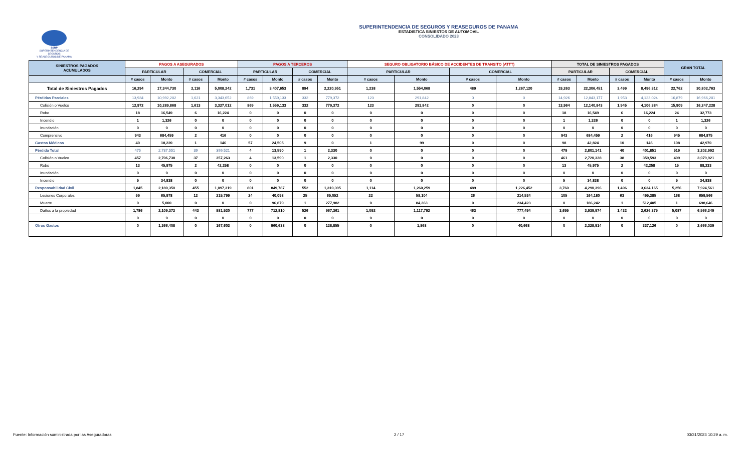SSRP
SUPERINTENDENCIA DE SEGUROS
Y REASEGUROS DE PANAMÁ
SUPERINTENDENCIA DE SEGUROS Y REASEGUROS DE PANAMA
ESTADISTICA SINIESTOS DE AUTOMOVIL
CONSOLIDADO 2023
| SINIESTROS PAGADOS ACUMULADOS | PAGOS A ASEGURADOS | | | | PAGOS A TERCEROS | | | | SEGURO OBLIGATORIO BÁSICO DE ACCIDENTES DE TRANSITO (ATTT) | | | | TOTAL DE SINIESTROS PAGADOS | | | | GRAN TOTAL | |
| --- | --- | --- | --- | --- | --- | --- | --- | --- | --- | --- | --- | --- | --- | --- | --- | --- | --- | --- |
| | PARTICULAR | | COMERCIAL | | PARTICULAR | | COMERCIAL | | PARTICULAR | | COMERCIAL | | PARTICULAR | | COMERCIAL | | | |
| | # casos | Monto | # casos | Monto | # casos | Monto | # casos | Monto | # casos | Monto | # casos | Monto | # casos | Monto | # casos | Monto | # casos | Monto |
| Total de Siniestros Pagados | 16,294 | 17,344,730 | 2,116 | 5,008,242 | 1,731 | 3,407,653 | 894 | 2,220,951 | 1,238 | 1,554,068 | 489 | 1,267,120 | 19,263 | 22,306,451 | 3,499 | 8,496,312 | 22,762 | 30,802,763 |
| Pérdidas Parciales | 13,934 | 10,992,202 | 1,621 | 3,343,652 | 869 | 1,559,133 | 332 | 779,372 | 123 | 291,842 | 0 | 0 | 14,926 | 12,843,177 | 1,953 | 4,123,024 | 16,879 | 16,966,201 |
| Colisión o Vuelco | 12,972 | 10,289,868 | 1,613 | 3,327,012 | 869 | 1,559,133 | 332 | 779,372 | 123 | 291,842 | 0 | 0 | 13,964 | 12,140,843 | 1,945 | 4,106,384 | 15,909 | 16,247,228 |
| Robo | 18 | 16,549 | 6 | 16,224 | 0 | 0 | 0 | 0 | 0 | 0 | 0 | 0 | 18 | 16,549 | 6 | 16,224 | 24 | 32,773 |
| Incendio | 1 | 1,326 | 0 | 0 | 0 | 0 | 0 | 0 | 0 | 0 | 0 | 0 | 1 | 1,326 | 0 | 0 | 1 | 1,326 |
| Inundación | 0 | 0 | 0 | 0 | 0 | 0 | 0 | 0 | 0 | 0 | 0 | 0 | 0 | 0 | 0 | 0 | 0 | 0 |
| Comprensivo | 943 | 684,459 | 2 | 416 | 0 | 0 | 0 | 0 | 0 | 0 | 0 | 0 | 943 | 684,459 | 2 | 416 | 945 | 684,875 |
| Gastos Médicos | 40 | 18,220 | 1 | 146 | 57 | 24,505 | 9 | 0 | 1 | 99 | 0 | 0 | 98 | 42,824 | 10 | 146 | 108 | 42,970 |
| Pérdida Total | 475 | 2,787,551 | 39 | 399,521 | 4 | 13,590 | 1 | 2,330 | 0 | 0 | 0 | 0 | 479 | 2,801,141 | 40 | 401,851 | 519 | 3,202,992 |
| Colisión o Vuelco | 457 | 2,706,738 | 37 | 357,263 | 4 | 13,590 | 1 | 2,330 | 0 | 0 | 0 | 0 | 461 | 2,720,328 | 38 | 359,593 | 499 | 3,079,921 |
| Robo | 13 | 45,975 | 2 | 42,258 | 0 | 0 | 0 | 0 | 0 | 0 | 0 | 0 | 13 | 45,975 | 2 | 42,258 | 15 | 88,233 |
| Inundación | 0 | 0 | 0 | 0 | 0 | 0 | 0 | 0 | 0 | 0 | 0 | 0 | 0 | 0 | 0 | 0 | 0 | 0 |
| Incendio | 5 | 34,838 | 0 | 0 | 0 | 0 | 0 | 0 | 0 | 0 | 0 | 0 | 5 | 34,838 | 0 | 0 | 5 | 34,838 |
| Responsabilidad Civil | 1,845 | 2,180,350 | 455 | 1,097,319 | 801 | 849,787 | 552 | 1,310,395 | 1,114 | 1,260,259 | 489 | 1,226,452 | 3,760 | 4,290,396 | 1,496 | 3,634,165 | 5,256 | 7,924,561 |
| Lesiones Corporales | 59 | 65,978 | 12 | 215,799 | 24 | 40,098 | 25 | 65,052 | 22 | 58,104 | 26 | 214,534 | 105 | 164,180 | 63 | 495,385 | 168 | 659,566 |
| Muerte | 0 | 5,000 | 0 | 0 | 0 | 96,879 | 1 | 277,982 | 0 | 84,363 | 0 | 234,423 | 0 | 186,242 | 1 | 512,405 | 1 | 698,646 |
| Daños a la propiedad | 1,786 | 2,109,372 | 443 | 881,520 | 777 | 712,810 | 526 | 967,361 | 1,092 | 1,117,792 | 463 | 777,494 | 3,655 | 3,939,974 | 1,432 | 2,626,375 | 5,087 | 6,566,349 |
| | 0 | 0 | 0 | 0 | 0 | 0 | 0 | 0 | 0 | 0 | 0 | 0 | 0 | 0 | 0 | 0 | 0 | 0 |
| Otros Gastos | 0 | 1,366,408 | 0 | 167,603 | 0 | 960,638 | 0 | 128,855 | 0 | 1,868 | 0 | 40,668 | 0 | 2,328,914 | 0 | 337,126 | 0 | 2,666,039 |
Fuente: Información suministrada por las Aseguradoras 2 / 17 03/31/2023 10:29 a. m.